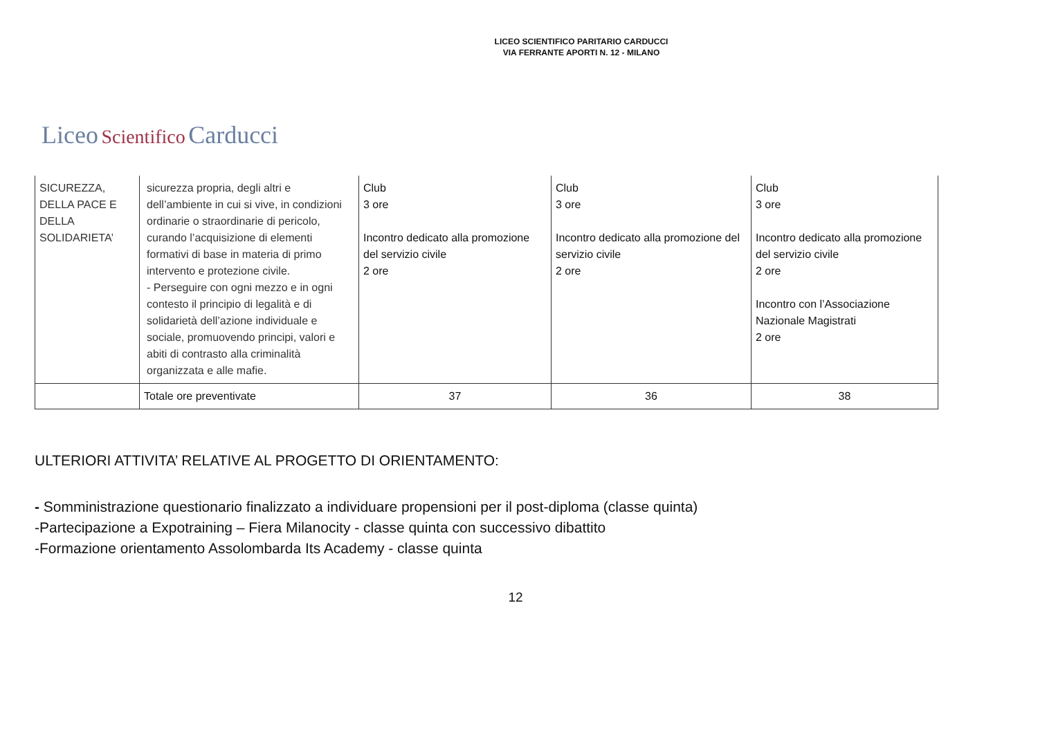LICEO SCIENTIFICO PARITARIO CARDUCCI
VIA FERRANTE APORTI N. 12 - MILANO
Liceo Scientifico Carducci
| SICUREZZA, DELLA PACE E DELLA SOLIDARIETA’ | sicurezza propria, degli altri e dell’ambiente in cui si vive, in condizioni ordinarie o straordinarie di pericolo, curando l’acquisizione di elementi formativi di base in materia di primo intervento e protezione civile. - Perseguire con ogni mezzo e in ogni contesto il principio di legalità e di solidarietà dell’azione individuale e sociale, promuovendo principi, valori e abiti di contrasto alla criminalità organizzata e alle mafie. | Club 3 ore Incontro dedicato alla promozione del servizio civile 2 ore | Club 3 ore Incontro dedicato alla promozione del servizio civile 2 ore | Club 3 ore Incontro dedicato alla promozione del servizio civile 2 ore Incontro con l’Associazione Nazionale Magistrati 2 ore |
| | Totale ore preventivate | 37 | 36 | 38 |
ULTERIORI ATTIVITA’ RELATIVE AL PROGETTO DI ORIENTAMENTO:
- Somministrazione questionario finalizzato a individuare propensioni per il post-diploma (classe quinta)
-Partecipazione a Expotraining – Fiera Milanocity - classe quinta con successivo dibattito
-Formazione orientamento Assolombarda Its Academy - classe quinta
12